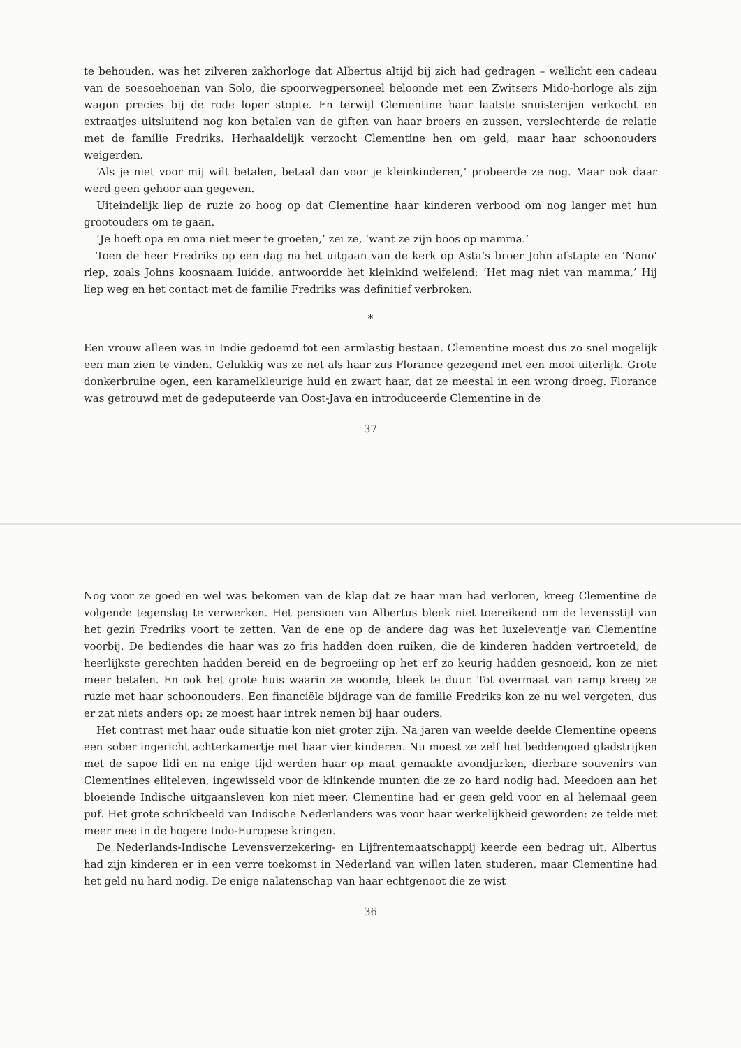Nog voor ze goed en wel was bekomen van de klap dat ze haar man had verloren, kreeg Clementine de volgende tegenslag te verwerken. Het pensioen van Albertus bleek niet toereikend om de levensstijl van het gezin Fredriks voort te zetten. Van de ene op de andere dag was het luxeleventje van Clementine voorbij. De bediendes die haar was zo fris hadden doen ruiken, die de kinderen hadden vertroeteld, de heerlijkste gerechten hadden bereid en de begroeiing op het erf zo keurig hadden gesnoeid, kon ze niet meer betalen. En ook het grote huis waarin ze woonde, bleek te duur. Tot overmaat van ramp kreeg ze ruzie met haar schoonouders. Een financiële bijdrage van de familie Fredriks kon ze nu wel vergeten, dus er zat niets anders op: ze moest haar intrek nemen bij haar ouders.
Het contrast met haar oude situatie kon niet groter zijn. Na jaren van weelde deelde Clementine opeens een sober ingericht achterkamertje met haar vier kinderen. Nu moest ze zelf het beddengoed gladstrijken met de sapoe lidi en na enige tijd werden haar op maat gemaakte avondjurken, dierbare souvenirs van Clementines eliteleven, ingewisseld voor de klinkende munten die ze zo hard nodig had. Meedoen aan het bloeiende Indische uitgaansleven kon niet meer. Clementine had er geen geld voor en al helemaal geen puf. Het grote schrikbeeld van Indische Nederlanders was voor haar werkelijkheid geworden: ze telde niet meer mee in de hogere Indo-Europese kringen.
De Nederlands-Indische Levensverzekering- en Lijfrentemaatschappij keerde een bedrag uit. Albertus had zijn kinderen er in een verre toekomst in Nederland van willen laten studeren, maar Clementine had het geld nu hard nodig. De enige nalatenschap van haar echtgenoot die ze wist
36
te behouden, was het zilveren zakhorloge dat Albertus altijd bij zich had gedragen – wellicht een cadeau van de soesoehoenan van Solo, die spoorwegpersoneel beloonde met een Zwitsers Mido-horloge als zijn wagon precies bij de rode loper stopte. En terwijl Clementine haar laatste snuisterijen verkocht en extraatjes uitsluitend nog kon betalen van de giften van haar broers en zussen, verslechterde de relatie met de familie Fredriks. Herhaaldelijk verzocht Clementine hen om geld, maar haar schoonouders weigerden.
‘Als je niet voor mij wilt betalen, betaal dan voor je kleinkinderen,’ probeerde ze nog. Maar ook daar werd geen gehoor aan gegeven.
Uiteindelijk liep de ruzie zo hoog op dat Clementine haar kinderen verbood om nog langer met hun grootouders om te gaan.
‘Je hoeft opa en oma niet meer te groeten,’ zei ze, ‘want ze zijn boos op mamma.’
Toen de heer Fredriks op een dag na het uitgaan van de kerk op Asta’s broer John afstapte en ‘Nono’ riep, zoals Johns koosnaam luidde, antwoordde het kleinkind weifelend: ‘Het mag niet van mamma.’ Hij liep weg en het contact met de familie Fredriks was definitief verbroken.
*
Een vrouw alleen was in Indië gedoemd tot een armlastig bestaan. Clementine moest dus zo snel mogelijk een man zien te vinden. Gelukkig was ze net als haar zus Florance gezegend met een mooi uiterlijk. Grote donkerbruine ogen, een karamelkleurige huid en zwart haar, dat ze meestal in een wrong droeg. Florance was getrouwd met de gedeputeerde van Oost-Java en introduceerde Clementine in de
37